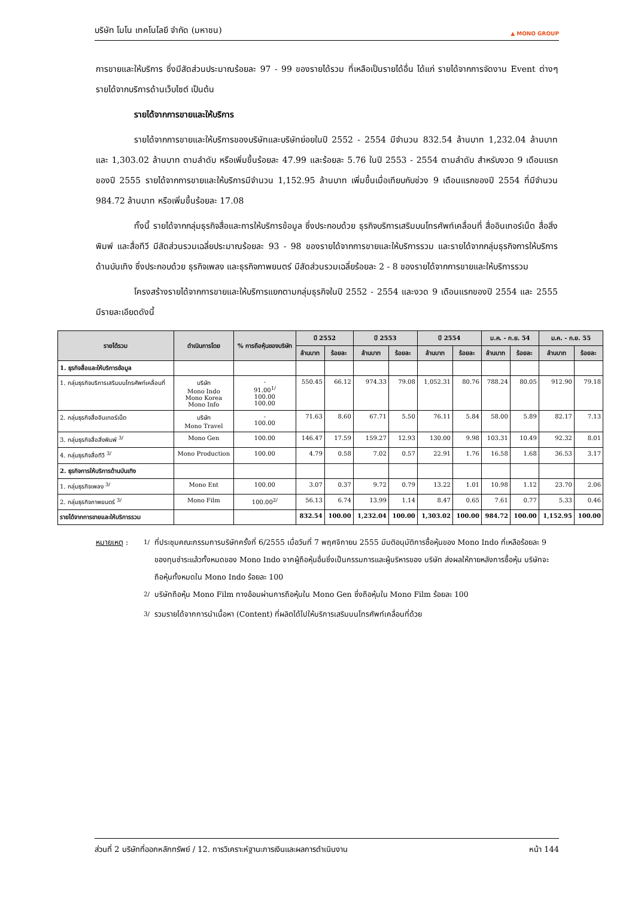บริษัท โมโน เทคโนโลยี จำกัด (มหาชน) ▲ MONO GROUP
การขายและให้บริการ ซึ่งมีสัดส่วนประมาณร้อยละ 97 - 99 ของรายได้รวม ที่เหลือเป็นรายได้อื่น ได้แก่ รายได้จากการจัดงาน Event ต่างๆ รายได้จากบริการด้านเว็บไซต์ เป็นต้น
รายได้จากการขายและให้บริการ
รายได้จากการขายและให้บริการของบริษัทและบริษัทย่อยในปี 2552 - 2554 มีจำนวน 832.54 ล้านบาท 1,232.04 ล้านบาท และ 1,303.02 ล้านบาท ตามลำดับ หรือเพิ่มขึ้นร้อยละ 47.99 และร้อยละ 5.76 ในปี 2553 - 2554 ตามลำดับ สำหรับงวด 9 เดือนแรกของปี 2555 รายได้จากการขายและให้บริการมีจำนวน 1,152.95 ล้านบาท เพิ่มขึ้นเมื่อเทียบกับช่วง 9 เดือนแรกของปี 2554 ที่มีจำนวน 984.72 ล้านบาท หรือเพิ่มขึ้นร้อยละ 17.08
ทั้งนี้ รายได้จากกลุ่มธุรกิจสื่อและการให้บริการข้อมูล ซึ่งประกอบด้วย ธุรกิจบริการเสริมบนโทรศัพท์เคลื่อนที่ สื่ออินเทอร์เน็ต สื่อสิ่งพิมพ์ และสื่อทีวี มีสัดส่วนรวมเฉลี่ยประมาณร้อยละ 93 - 98 ของรายได้จากการขายและให้บริการรวม และรายได้จากกลุ่มธุรกิจการให้บริการด้านบันเทิง ซึ่งประกอบด้วย ธุรกิจเพลง และธุรกิจภาพยนตร์ มีสัดส่วนรวมเฉลี่ยร้อยละ 2 - 8 ของรายได้จากการขายและให้บริการรวม
โครงสร้างรายได้จากการขายและให้บริการแยกตามกลุ่มธุรกิจในปี 2552 - 2554 และงวด 9 เดือนแรกของปี 2554 และ 2555 มีรายละเอียดดังนี้
| รายได้รวม | ดำเนินการโดย | % การถือหุ้นของบริษัท | ปี 2552 | | ปี 2553 | | ปี 2554 | | ม.ค. - ก.ย. 54 | | ม.ค. - ก.ย. 55 | |
| --- | --- | --- | --- | --- | --- | --- | --- | --- | --- | --- | --- | --- |
| | | | ล้านบาท | ร้อยละ | ล้านบาท | ร้อยละ | ล้านบาท | ร้อยละ | ล้านบาท | ร้อยละ | ล้านบาท | ร้อยละ |
| 1. ธุรกิจสื่อและให้บริการข้อมูล | | | | | | | | | | | | |
| 1. กลุ่มธุรกิจบริการเสริมบนโทรศัพท์เคลื่อนที่ | บริษัท Mono Indo Mono Korea Mono Info | - 91.00<sup>1/</sup> 100.00 100.00 | 550.45 | 66.12 | 974.33 | 79.08 | 1,052.31 | 80.76 | 788.24 | 80.05 | 912.90 | 79.18 |
| 2. กลุ่มธุรกิจสื่ออินเทอร์เน็ต | บริษัท Mono Travel | - 100.00 | 71.63 | 8.60 | 67.71 | 5.50 | 76.11 | 5.84 | 58.00 | 5.89 | 82.17 | 7.13 |
| 3. กลุ่มธุรกิจสื่อสิ่งพิมพ์ <sup>3/</sup> | Mono Gen | 100.00 | 146.47 | 17.59 | 159.27 | 12.93 | 130.00 | 9.98 | 103.31 | 10.49 | 92.32 | 8.01 |
| 4. กลุ่มธุรกิจสื่อทีวี <sup>3/</sup> | Mono Production | 100.00 | 4.79 | 0.58 | 7.02 | 0.57 | 22.91 | 1.76 | 16.58 | 1.68 | 36.53 | 3.17 |
| 2. ธุรกิจการให้บริการด้านบันเทิง | | | | | | | | | | | | |
| 1. กลุ่มธุรกิจเพลง <sup>3/</sup> | Mono Ent | 100.00 | 3.07 | 0.37 | 9.72 | 0.79 | 13.22 | 1.01 | 10.98 | 1.12 | 23.70 | 2.06 |
| 2. กลุ่มธุรกิจภาพยนตร์ <sup>3/</sup> | Mono Film | 100.00<sup>2/</sup> | 56.13 | 6.74 | 13.99 | 1.14 | 8.47 | 0.65 | 7.61 | 0.77 | 5.33 | 0.46 |
| รายได้จากการขายและให้บริการรวม | | | 832.54 | 100.00 | 1,232.04 | 100.00 | 1,303.02 | 100.00 | 984.72 | 100.00 | 1,152.95 | 100.00 |
หมายเหตุ : <sup>1/</sup> ที่ประชุมคณะกรรมการบริษัทครั้งที่ 6/2555 เมื่อวันที่ 7 พฤศจิกายน 2555 มีมติอนุมัติการซื้อหุ้นของ Mono Indo ที่เหลือร้อยละ 9 ของทุนชำระแล้วทั้งหมดของ Mono Indo จากผู้ถือหุ้นอื่นซึ่งเป็นกรรมการและผู้บริหารของ บริษัท ส่งผลให้ภายหลังการซื้อหุ้น บริษัทจะถือหุ้นทั้งหมดใน Mono Indo ร้อยละ 100 <sup>2/</sup> บริษัทถือหุ้น Mono Film ทางอ้อมผ่านการถือหุ้นใน Mono Gen ซึ่งถือหุ้นใน Mono Film ร้อยละ 100 <sup>3/</sup> รวมรายได้จากการนำเนื้อหา (Content) ที่ผลิตได้ไปให้บริการเสริมบนโทรศัพท์เคลื่อนที่ด้วย
ส่วนที่ 2 บริษัทที่ออกหลักทรัพย์ / 12. การวิเคราะห์ฐานะการเงินและผลการดำเนินงาน หน้า 144